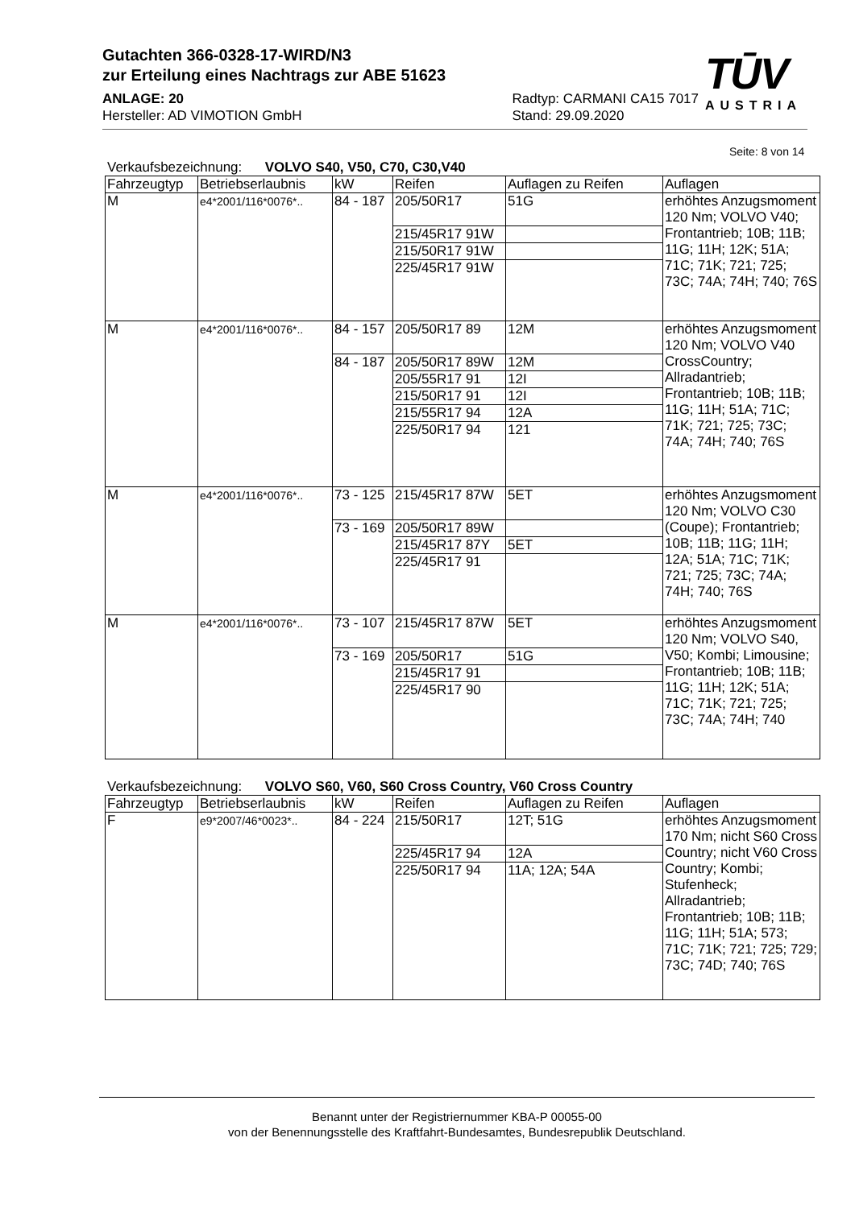Gutachten 366-0328-17-WIRD/N3
zur Erteilung eines Nachtrags zur ABE 51623
ANLAGE: 20
Hersteller: AD VIMOTION GmbH
Radtyp: CARMANI CA15 7017
Stand: 29.09.2020
TŪV
AUSTRIA
Seite: 8 von 14
Verkaufsbezeichnung: VOLVO S40, V50, C70, C30,V40
| Fahrzeugtyp | Betriebserlaubnis | kW | Reifen | Auflagen zu Reifen | Auflagen |
| --- | --- | --- | --- | --- | --- |
| M | e4*2001/116*0076*.. | 84 - 187 | 205/50R17 | 51G | erhöhtes Anzugsmoment 120 Nm; VOLVO V40; Frontantrieb; 10B; 11B; 11G; 11H; 12K; 51A; 71C; 71K; 721; 725; 73C; 74A; 74H; 740; 76S |
| | | | 215/45R17 91W | | |
| | | | 215/50R17 91W | | |
| | | | 225/45R17 91W | | |
| M | e4*2001/116*0076*.. | 84 - 157 | 205/50R17 89 | 12M | erhöhtes Anzugsmoment 120 Nm; VOLVO V40 CrossCountry; Allradantrieb; Frontantrieb; 10B; 11B; 11G; 11H; 51A; 71C; 71K; 721; 725; 73C; 74A; 74H; 740; 76S |
| | | 84 - 187 | 205/50R17 89W | 12M | |
| | | | 205/55R17 91 | 12I | |
| | | | 215/50R17 91 | 12I | |
| | | | 215/55R17 94 | 12A | |
| | | | 225/50R17 94 | 121 | |
| M | e4*2001/116*0076*.. | 73 - 125 | 215/45R17 87W | 5ET | erhöhtes Anzugsmoment 120 Nm; VOLVO C30 (Coupe); Frontantrieb; 10B; 11B; 11G; 11H; 12A; 51A; 71C; 71K; 721; 725; 73C; 74A; 74H; 740; 76S |
| | | 73 - 169 | 205/50R17 89W | | |
| | | | 215/45R17 87Y | 5ET | |
| | | | 225/45R17 91 | | |
| M | e4*2001/116*0076*.. | 73 - 107 | 215/45R17 87W | 5ET | erhöhtes Anzugsmoment 120 Nm; VOLVO S40, V50; Kombi; Limousine; Frontantrieb; 10B; 11B; 11G; 11H; 12K; 51A; 71C; 71K; 721; 725; 73C; 74A; 74H; 740 |
| | | 73 - 169 | 205/50R17 | 51G | |
| | | | 215/45R17 91 | | |
| | | | 225/45R17 90 | | |
Verkaufsbezeichnung: VOLVO S60, V60, S60 Cross Country, V60 Cross Country
| Fahrzeugtyp | Betriebserlaubnis | kW | Reifen | Auflagen zu Reifen | Auflagen |
| --- | --- | --- | --- | --- | --- |
| F | e9*2007/46*0023*.. | 84 - 224 | 215/50R17 | 12T; 51G | erhöhtes Anzugsmoment 170 Nm; nicht S60 Cross Country; nicht V60 Cross Country; Kombi; Stufenheck; Allradantrieb; Frontantrieb; 10B; 11B; 11G; 11H; 51A; 573; 71C; 71K; 721; 725; 729; 73C; 74D; 740; 76S |
| | | | 225/45R17 94 | 12A | |
| | | | 225/50R17 94 | 11A; 12A; 54A | |
Benannt unter der Registriernummer KBA-P 00055-00
von der Benennungsstelle des Kraftfahrt-Bundesamtes, Bundesrepublik Deutschland.